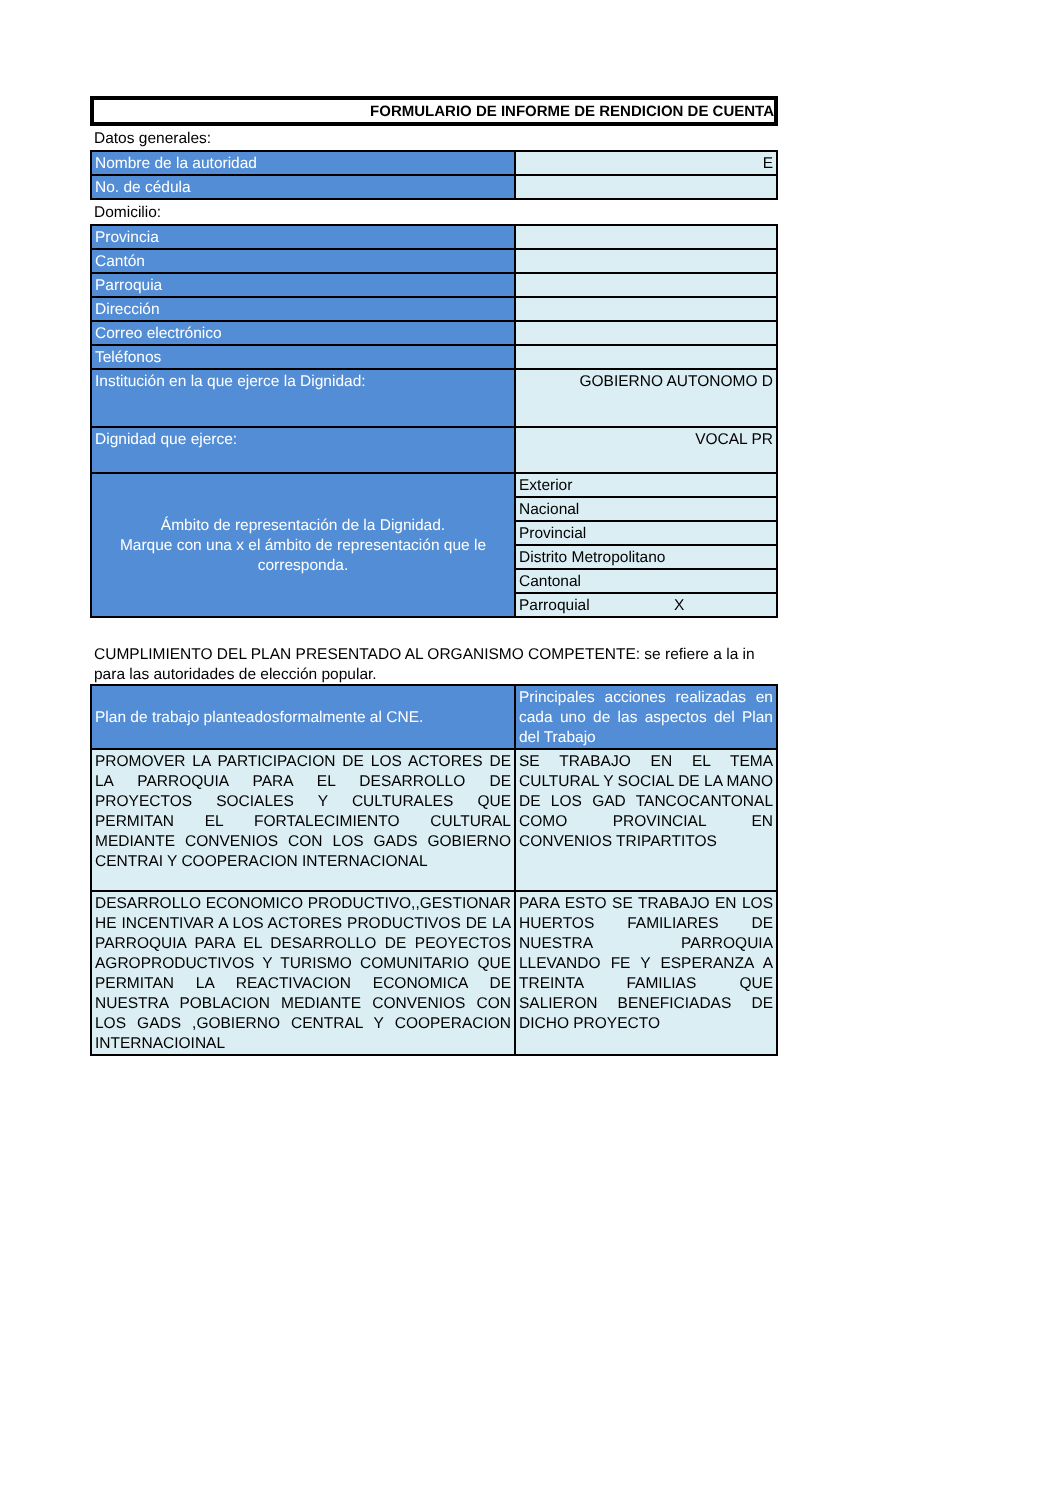FORMULARIO DE INFORME DE RENDICION DE CUENTA
Datos generales:
| Nombre de la autoridad | E |
| No. de cédula | |
Domicilio:
| Provincia | |
| Cantón | |
| Parroquia | |
| Dirección | |
| Correo electrónico | |
| Teléfonos | |
| Institución en la que ejerce la Dignidad: | GOBIERNO AUTONOMO D |
| Dignidad que ejerce: | VOCAL PR |
| Ámbito de representación de la Dignidad. Marque con una x el ámbito de representación que le corresponda. | Exterior |
| | Nacional |
| | Provincial |
| | Distrito Metropolitano |
| | Cantonal |
| | Parroquial X |
CUMPLIMIENTO DEL PLAN PRESENTADO AL ORGANISMO COMPETENTE: se refiere a la in
para las autoridades de elección popular.
| Plan de trabajo planteadosformalmente al CNE. | Principales acciones realizadas en cada uno de las aspectos del Plan del Trabajo |
| PROMOVER LA PARTICIPACION DE LOS ACTORES DE LA PARROQUIA PARA EL DESARROLLO DE PROYECTOS SOCIALES Y CULTURALES QUE PERMITAN EL FORTALECIMIENTO CULTURAL MEDIANTE CONVENIOS CON LOS GADS GOBIERNO CENTRAI Y COOPERACION INTERNACIONAL | SE TRABAJO EN EL TEMA CULTURAL Y SOCIAL DE LA MANO DE LOS GAD TANCOCANTONAL COMO PROVINCIAL EN CONVENIOS TRIPARTITOS |
| DESARROLLO ECONOMICO PRODUCTIVO,,GESTIONAR HE INCENTIVAR A LOS ACTORES PRODUCTIVOS DE LA PARROQUIA PARA EL DESARROLLO DE PEOYECTOS AGROPRODUCTIVOS Y TURISMO COMUNITARIO QUE PERMITAN LA REACTIVACION ECONOMICA DE NUESTRA POBLACION MEDIANTE CONVENIOS CON LOS GADS ,GOBIERNO CENTRAL Y COOPERACION INTERNACIOINAL | PARA ESTO SE TRABAJO EN LOS HUERTOS FAMILIARES DE NUESTRA PARROQUIA LLEVANDO FE Y ESPERANZA A TREINTA FAMILIAS QUE SALIERON BENEFICIADAS DE DICHO PROYECTO |